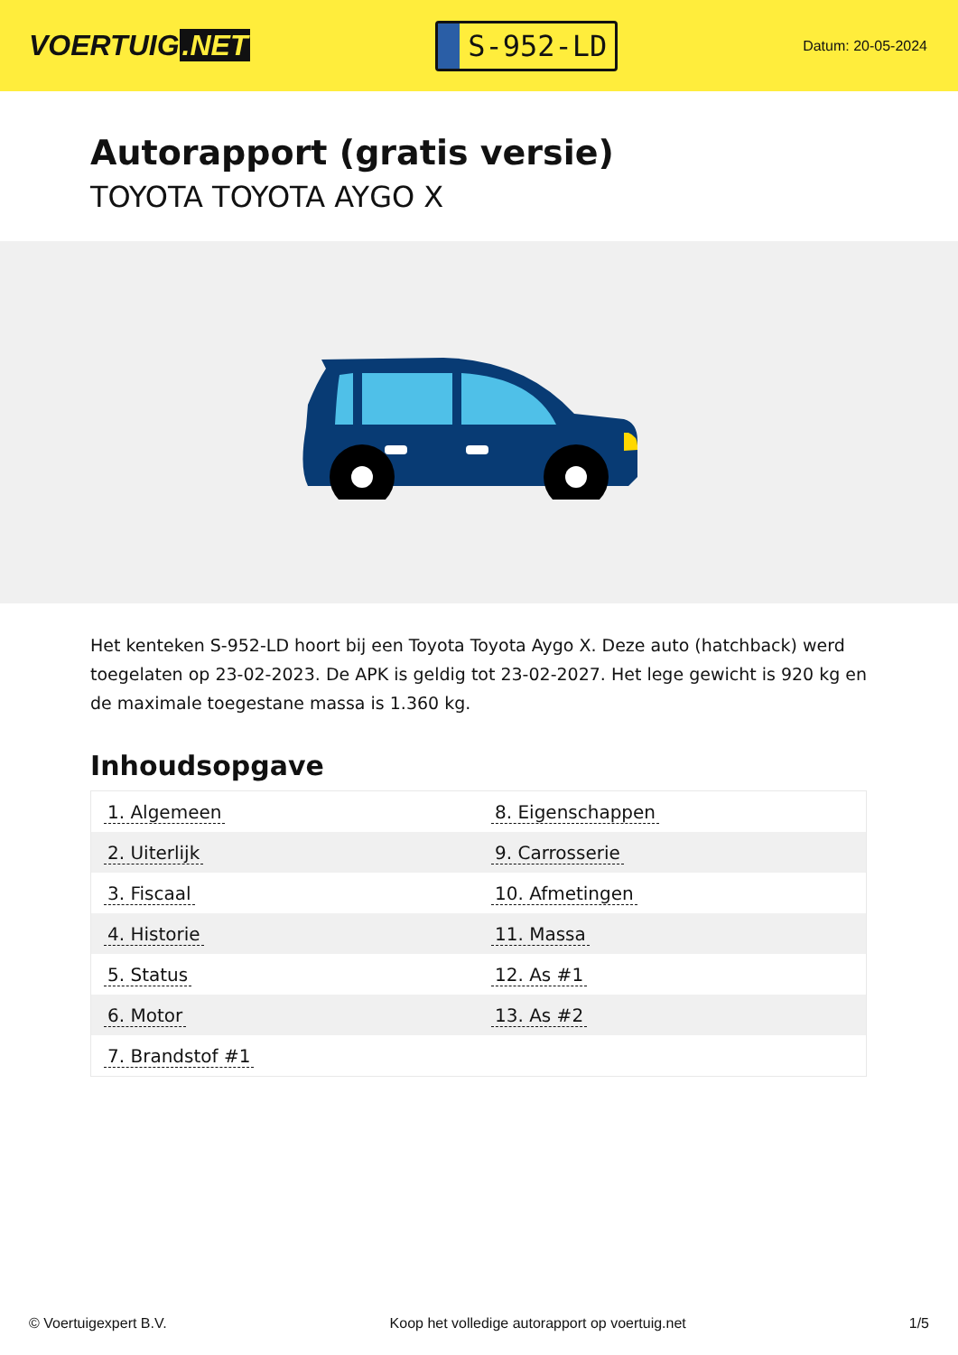VOERTUIG.NET
S-952-LD
Datum: 20-05-2024
Autorapport (gratis versie)
TOYOTA TOYOTA AYGO X
Het kenteken S-952-LD hoort bij een Toyota Toyota Aygo X. Deze auto (hatchback) werd toegelaten op 23-02-2023. De APK is geldig tot 23-02-2027. Het lege gewicht is 920 kg en de maximale toegestane massa is 1.360 kg.
Inhoudsopgave
| 1. Algemeen | 8. Eigenschappen |
| 2. Uiterlijk | 9. Carrosserie |
| 3. Fiscaal | 10. Afmetingen |
| 4. Historie | 11. Massa |
| 5. Status | 12. As #1 |
| 6. Motor | 13. As #2 |
| 7. Brandstof #1 | |
© Voertuigexpert B.V. Koop het volledige autorapport op voertuig.net
1/5